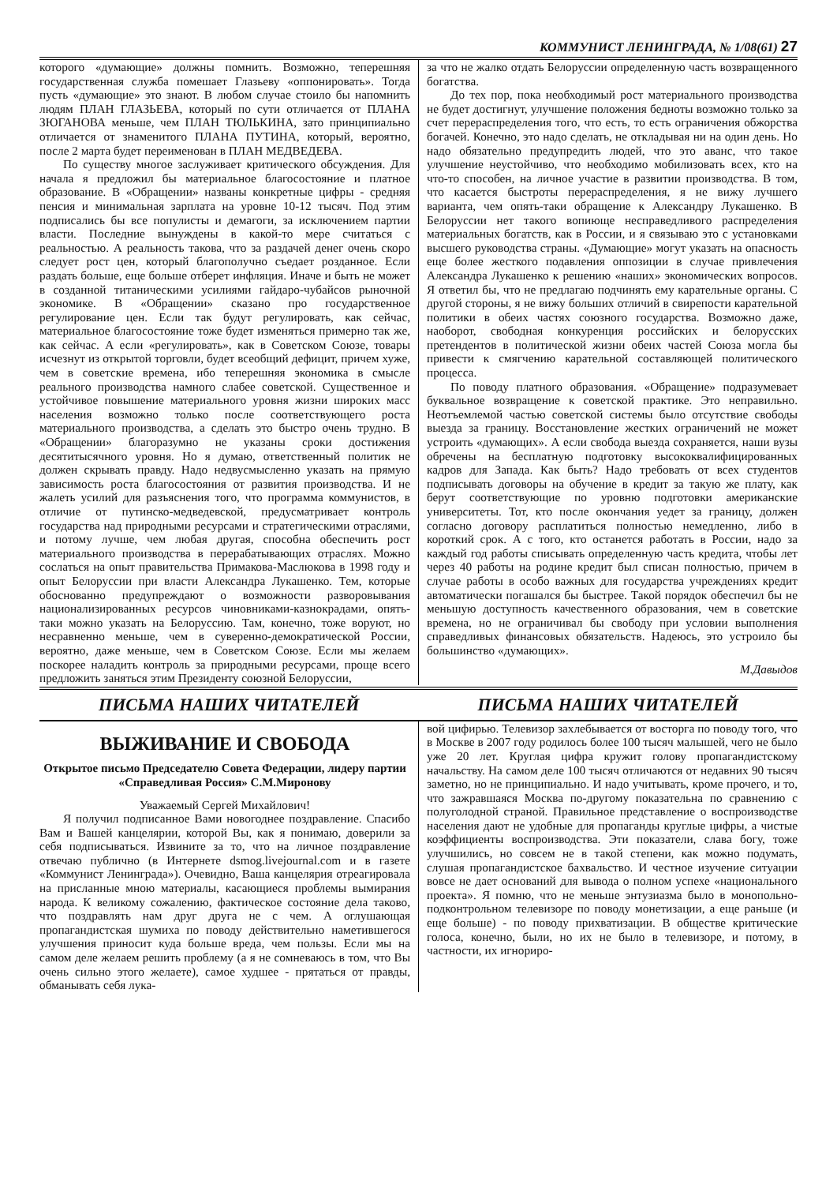КОММУНИСТ ЛЕНИНГРАДА, № 1/08(61) 27
которого «думающие» должны помнить. Возможно, теперешняя государственная служба помешает Глазьеву «оппонировать». Тогда пусть «думающие» это знают. В любом случае стоило бы напомнить людям ПЛАН ГЛАЗЬЕВА, который по сути отличается от ПЛАНА ЗЮГАНОВА меньше, чем ПЛАН ТЮЛЬКИНА, зато принципиально отличается от знаменитого ПЛАНА ПУТИНА, который, вероятно, после 2 марта будет переименован в ПЛАН МЕДВЕДЕВА.
По существу многое заслуживает критического обсуждения. Для начала я предложил бы материальное благосостояние и платное образование. В «Обращении» названы конкретные цифры - средняя пенсия и минимальная зарплата на уровне 10-12 тысяч. Под этим подписались бы все популисты и демагоги, за исключением партии власти. Последние вынуждены в какой-то мере считаться с реальностью. А реальность такова, что за раздачей денег очень скоро следует рост цен, который благополучно съедает розданное. Если раздать больше, еще больше отберет инфляция. Иначе и быть не может в созданной титаническими усилиями гайдаро-чубайсов рыночной экономике. В «Обращении» сказано про государственное регулирование цен. Если так будут регулировать, как сейчас, материальное благосостояние тоже будет изменяться примерно так же, как сейчас. А если «регулировать», как в Советском Союзе, товары исчезнут из открытой торговли, будет всеобщий дефицит, причем хуже, чем в советские времена, ибо теперешняя экономика в смысле реального производства намного слабее советской. Существенное и устойчивое повышение материального уровня жизни широких масс населения возможно только после соответствующего роста материального производства, а сделать это быстро очень трудно. В «Обращении» благоразумно не указаны сроки достижения десятитысячного уровня. Но я думаю, ответственный политик не должен скрывать правду. Надо недвусмысленно указать на прямую зависимость роста благосостояния от развития производства. И не жалеть усилий для разъяснения того, что программа коммунистов, в отличие от путинско-медведевской, предусматривает контроль государства над природными ресурсами и стратегическими отраслями, и потому лучше, чем любая другая, способна обеспечить рост материального производства в перерабатывающих отраслях. Можно сослаться на опыт правительства Примакова-Маслюкова в 1998 году и опыт Белоруссии при власти Александра Лукашенко. Тем, которые обоснованно предупреждают о возможности разворовывания национализированных ресурсов чиновниками-казнокрадами, опять-таки можно указать на Белоруссию. Там, конечно, тоже воруют, но несравненно меньше, чем в суверенно-демократической России, вероятно, даже меньше, чем в Советском Союзе. Если мы желаем поскорее наладить контроль за природными ресурсами, проще всего предложить заняться этим Президенту союзной Белоруссии,
за что не жалко отдать Белоруссии определенную часть возвращенного богатства.
До тех пор, пока необходимый рост материального производства не будет достигнут, улучшение положения бедноты возможно только за счет перераспределения того, что есть, то есть ограничения обжорства богачей. Конечно, это надо сделать, не откладывая ни на один день. Но надо обязательно предупредить людей, что это аванс, что такое улучшение неустойчиво, что необходимо мобилизовать всех, кто на что-то способен, на личное участие в развитии производства. В том, что касается быстроты перераспределения, я не вижу лучшего варианта, чем опять-таки обращение к Александру Лукашенко. В Белоруссии нет такого вопиюще несправедливого распределения материальных богатств, как в России, и я связываю это с установками высшего руководства страны. «Думающие» могут указать на опасность еще более жесткого подавления оппозиции в случае привлечения Александра Лукашенко к решению «наших» экономических вопросов. Я ответил бы, что не предлагаю подчинять ему карательные органы. С другой стороны, я не вижу больших отличий в свирепости карательной политики в обеих частях союзного государства. Возможно даже, наоборот, свободная конкуренция российских и белорусских претендентов в политической жизни обеих частей Союза могла бы привести к смягчению карательной составляющей политического процесса.
По поводу платного образования. «Обращение» подразумевает буквальное возвращение к советской практике. Это неправильно. Неотъемлемой частью советской системы было отсутствие свободы выезда за границу. Восстановление жестких ограничений не может устроить «думающих». А если свобода выезда сохраняется, наши вузы обречены на бесплатную подготовку высококвалифицированных кадров для Запада. Как быть? Надо требовать от всех студентов подписывать договоры на обучение в кредит за такую же плату, как берут соответствующие по уровню подготовки американские университеты. Тот, кто после окончания уедет за границу, должен согласно договору расплатиться полностью немедленно, либо в короткий срок. А с того, кто останется работать в России, надо за каждый год работы списывать определенную часть кредита, чтобы лет через 40 работы на родине кредит был списан полностью, причем в случае работы в особо важных для государства учреждениях кредит автоматически погашался бы быстрее. Такой порядок обеспечил бы не меньшую доступность качественного образования, чем в советские времена, но не ограничивал бы свободу при условии выполнения справедливых финансовых обязательств. Надеюсь, это устроило бы большинство «думающих».
М.Давыдов
ПИСЬМА НАШИХ ЧИТАТЕЛЕЙ ПИСЬМА НАШИХ ЧИТАТЕЛЕЙ
ВЫЖИВАНИЕ И СВОБОДА
Открытое письмо Председателю Совета Федерации, лидеру партии «Справедливая Россия» С.М.Миронову
Уважаемый Сергей Михайлович!
Я получил подписанное Вами новогоднее поздравление. Спасибо Вам и Вашей канцелярии, которой Вы, как я понимаю, доверили за себя подписываться. Извините за то, что на личное поздравление отвечаю публично (в Интернете dsmog.livejournal.com и в газете «Коммунист Ленинграда»). Очевидно, Ваша канцелярия отреагировала на присланные мною материалы, касающиеся проблемы вымирания народа. К великому сожалению, фактическое состояние дела таково, что поздравлять нам друг друга не с чем. А оглушающая пропагандистская шумиха по поводу действительно наметившегося улучшения приносит куда больше вреда, чем пользы. Если мы на самом деле желаем решить проблему (а я не сомневаюсь в том, что Вы очень сильно этого желаете), самое худшее - прятаться от правды, обманывать себя лука-
вой цифирью. Телевизор захлебывается от восторга по поводу того, что в Москве в 2007 году родилось более 100 тысяч малышей, чего не было уже 20 лет. Круглая цифра кружит голову пропагандистскому начальству. На самом деле 100 тысяч отличаются от недавних 90 тысяч заметно, но не принципиально. И надо учитывать, кроме прочего, и то, что зажравшаяся Москва по-другому показательна по сравнению с полуголодной страной. Правильное представление о воспроизводстве населения дают не удобные для пропаганды круглые цифры, а чистые коэффициенты воспроизводства. Эти показатели, слава богу, тоже улучшились, но совсем не в такой степени, как можно подумать, слушая пропагандистское бахвальство. И честное изучение ситуации вовсе не дает оснований для вывода о полном успехе «национального проекта». Я помню, что не меньше энтузиазма было в монопольно-подконтрольном телевизоре по поводу монетизации, а еще раньше (и еще больше) - по поводу прихватизации. В обществе критические голоса, конечно, были, но их не было в телевизоре, и потому, в частности, их игнориро-